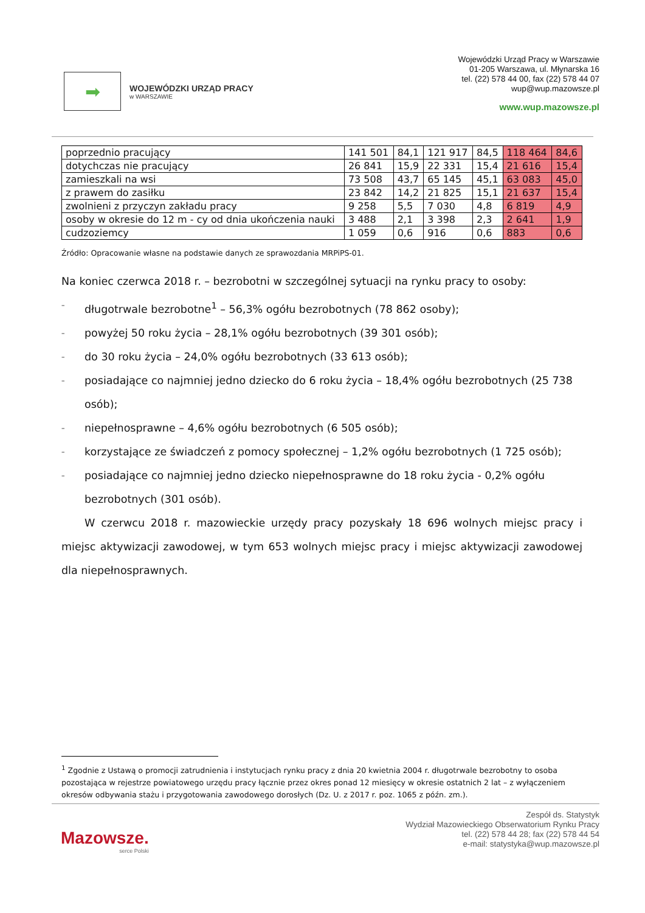➡
WOJEWÓDZKI URZĄD PRACY
w WARSZAWIE
Wojewódzki Urząd Pracy w Warszawie
01-205 Warszawa, ul. Młynarska 16
tel. (22) 578 44 00, fax (22) 578 44 07
wup@wup.mazowsze.pl
www.wup.mazowsze.pl
| poprzednio pracujący | 141 501 | 84,1 | 121 917 | 84,5 | 118 464 | 84,6 |
| dotychczas nie pracujący | 26 841 | 15,9 | 22 331 | 15,4 | 21 616 | 15,4 |
| zamieszkali na wsi | 73 508 | 43,7 | 65 145 | 45,1 | 63 083 | 45,0 |
| z prawem do zasiłku | 23 842 | 14,2 | 21 825 | 15,1 | 21 637 | 15,4 |
| zwolnieni z przyczyn zakładu pracy | 9 258 | 5,5 | 7 030 | 4,8 | 6 819 | 4,9 |
| osoby w okresie do 12 m - cy od dnia ukończenia nauki | 3 488 | 2,1 | 3 398 | 2,3 | 2 641 | 1,9 |
| cudzoziemcy | 1 059 | 0,6 | 916 | 0,6 | 883 | 0,6 |
Źródło: Opracowanie własne na podstawie danych ze sprawozdania MRPiPS-01.
Na koniec czerwca 2018 r. – bezrobotni w szczególnej sytuacji na rynku pracy to osoby:
– długotrwale bezrobotne<sup>1</sup> – 56,3% ogółu bezrobotnych (78 862 osoby);
– powyżej 50 roku życia – 28,1% ogółu bezrobotnych (39 301 osób);
– do 30 roku życia – 24,0% ogółu bezrobotnych (33 613 osób);
– posiadające co najmniej jedno dziecko do 6 roku życia – 18,4% ogółu bezrobotnych (25 738 osób);
– niepełnosprawne – 4,6% ogółu bezrobotnych (6 505 osób);
– korzystające ze świadczeń z pomocy społecznej – 1,2% ogółu bezrobotnych (1 725 osób);
– posiadające co najmniej jedno dziecko niepełnosprawne do 18 roku życia - 0,2% ogółu bezrobotnych (301 osób).
W czerwcu 2018 r. mazowieckie urzędy pracy pozyskały 18 696 wolnych miejsc pracy i miejsc aktywizacji zawodowej, w tym 653 wolnych miejsc pracy i miejsc aktywizacji zawodowej dla niepełnosprawnych.
<sup>1</sup> Zgodnie z Ustawą o promocji zatrudnienia i instytucjach rynku pracy z dnia 20 kwietnia 2004 r. długotrwale bezrobotny to osoba pozostająca w rejestrze powiatowego urzędu pracy łącznie przez okres ponad 12 miesięcy w okresie ostatnich 2 lat – z wyłączeniem okresów odbywania stażu i przygotowania zawodowego dorosłych (Dz. U. z 2017 r. poz. 1065 z późn. zm.).
Mazowsze.
serce Polski
Zespół ds. Statystyk
Wydział Mazowieckiego Obserwatorium Rynku Pracy
tel. (22) 578 44 28; fax (22) 578 44 54
e-mail: statystyka@wup.mazowsze.pl